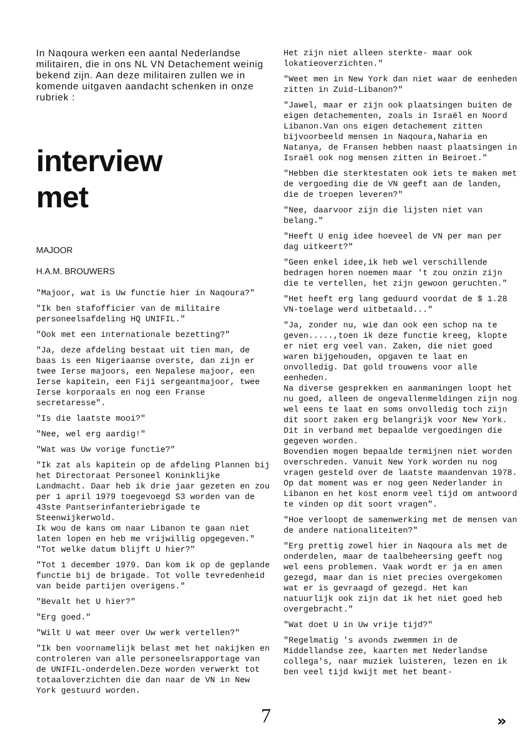In Naqoura werken een aantal Nederlandse militairen, die in ons NL VN Detachement weinig bekend zijn. Aan deze militairen zullen we in komende uitgaven aandacht schenken in onze rubriek :
interview
met
MAJOOR
H.A.M. BROUWERS
"Majoor, wat is Uw functie hier in Naqoura?"
"Ik ben stafofficier van de militaire personeelsafdeling HQ UNIFIL."
"Ook met een internationale bezetting?"
"Ja, deze afdeling bestaat uit tien man, de baas is een Nigeriaanse overste, dan zijn er twee Ierse majoors, een Nepalese majoor, een Ierse kapitein, een Fiji sergeantmajoor, twee Ierse korporaals en nog een Franse secretaresse".
"Is die laatste mooi?"
"Nee, wel erg aardig!"
"Wat was Uw vorige functie?"
"Ik zat als kapitein op de afdeling Plannen bij het Directoraat Personeel Koninklijke Landmacht. Daar heb ik drie jaar gezeten en zou per 1 april 1979 toegevoegd S3 worden van de 43ste Pantserinfanteriebrigade te Steenwijkerwold.
Ik wou de kans om naar Libanon te gaan niet laten lopen en heb me vrijwillig opgegeven."
"Tot welke datum blijft U hier?"
"Tot 1 december 1979. Dan kom ik op de geplande functie bij de brigade. Tot volle tevredenheid van beide partijen overigens."
"Bevalt het U hier?"
"Erg goed."
"Wilt U wat meer over Uw werk vertellen?"
"Ik ben voornamelijk belast met het nakijken en controleren van alle personeelsrapportage van de UNIFIL-onderdelen.Deze worden verwerkt tot totaaloverzichten die dan naar de VN in New York gestuurd worden.
Het zijn niet alleen sterkte- maar ook lokatieoverzichten."
"Weet men in New York dan niet waar de eenheden zitten in Zuid-Libanon?"
"Jawel, maar er zijn ook plaatsingen buiten de eigen detachementen, zoals in Israël en Noord Libanon.Van ons eigen detachement zitten bijvoorbeeld mensen in Naqoura,Naharia en Natanya, de Fransen hebben naast plaatsingen in Israël ook nog mensen zitten in Beiroet."
"Hebben die sterktestaten ook iets te maken met de vergoeding die de VN geeft aan de landen, die de troepen leveren?"
"Nee, daarvoor zijn die lijsten niet van belang."
"Heeft U enig idee hoeveel de VN per man per dag uitkeert?"
"Geen enkel idee,ik heb wel verschillende bedragen horen noemen maar 't zou onzin zijn die te vertellen, het zijn gewoon geruchten."
"Het heeft erg lang geduurd voordat de $ 1.28 VN-toelage werd uitbetaald..."
"Ja, zonder nu, wie dan ook een schop na te geven.....,toen ik deze functie kreeg, klopte er niet erg veel van. Zaken, die niet goed waren bijgehouden, opgaven te laat en onvolledig. Dat gold trouwens voor alle eenheden.
Na diverse gesprekken en aanmaningen loopt het nu goed, alleen de ongevallenmeldingen zijn nog wel eens te laat en soms onvolledig toch zijn dit soort zaken erg belangrijk voor New York. Dit in verband met bepaalde vergoedingen die gegeven worden.
Bovendien mogen bepaalde termijnen niet worden overschreden. Vanuit New York worden nu nog vragen gesteld over de laatste maandenvan 1978. Op dat moment was er nog geen Nederlander in Libanon en het kost enorm veel tijd om antwoord te vinden op dit soort vragen".
"Hoe verloopt de samenwerking met de mensen van de andere nationaliteiten?"
"Erg prettig zowel hier in Naqoura als met de onderdelen, maar de taalbeheersing geeft nog wel eens problemen. Vaak wordt er ja en amen gezegd, maar dan is niet precies overgekomen wat er is gevraagd of gezegd. Het kan natuurlijk ook zijn dat ik het niet goed heb overgebracht."
"Wat doet U in Uw vrije tijd?"
"Regelmatig 's avonds zwemmen in de Middellandse zee, kaarten met Nederlandse collega's, naar muziek luisteren, lezen en ik ben veel tijd kwijt met het beant-
7 »